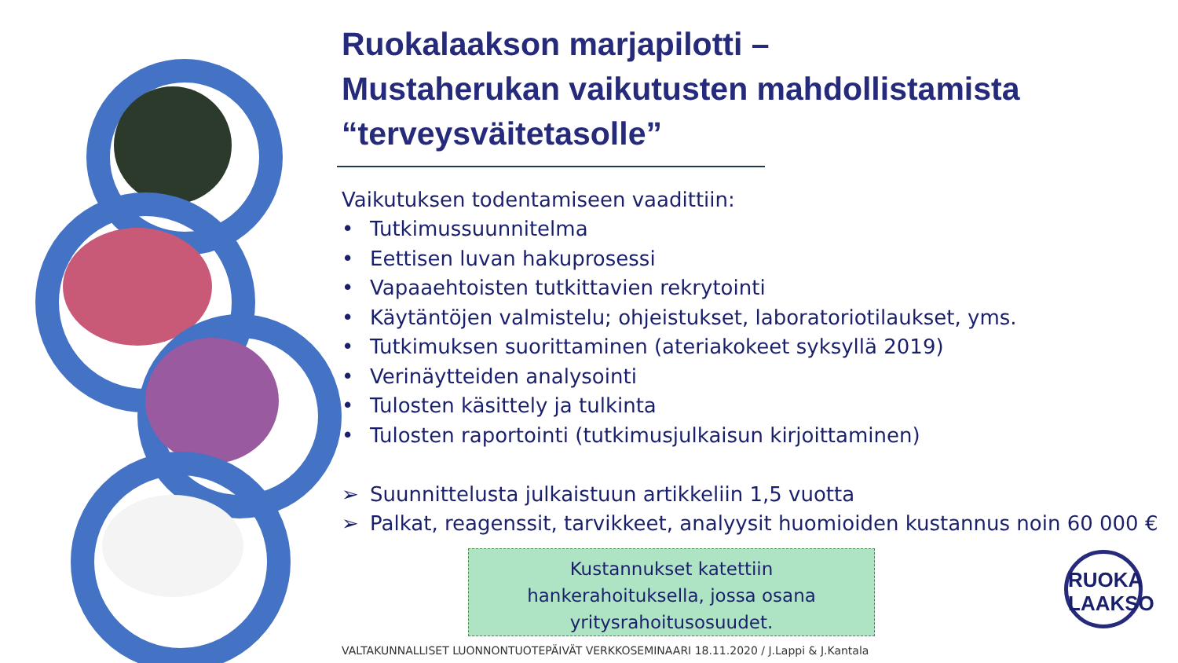Ruokalaakson marjapilotti –
Mustaherukan vaikutusten mahdollistamista
“terveysväitetasolle”
Vaikutuksen todentamiseen vaadittiin:
• Tutkimussuunnitelma
• Eettisen luvan hakuprosessi
• Vapaaehtoisten tutkittavien rekrytointi
• Käytäntöjen valmistelu; ohjeistukset, laboratoriotilaukset, yms.
• Tutkimuksen suorittaminen (ateriakokeet syksyllä 2019)
• Verinäytteiden analysointi
• Tulosten käsittely ja tulkinta
• Tulosten raportointi (tutkimusjulkaisun kirjoittaminen)
➢ Suunnittelusta julkaistuun artikkeliin 1,5 vuotta
➢ Palkat, reagenssit, tarvikkeet, analyysit huomioiden kustannus noin 60 000 €
Kustannukset katettiin
hankerahoituksella, jossa osana
yritysrahoitusosuudet.
RUOKA
LAAKSO
VALTAKUNNALLISET LUONNONTUOTEPÄIVÄT VERKKOSEMINAARI 18.11.2020 / J.Lappi & J.Kantala